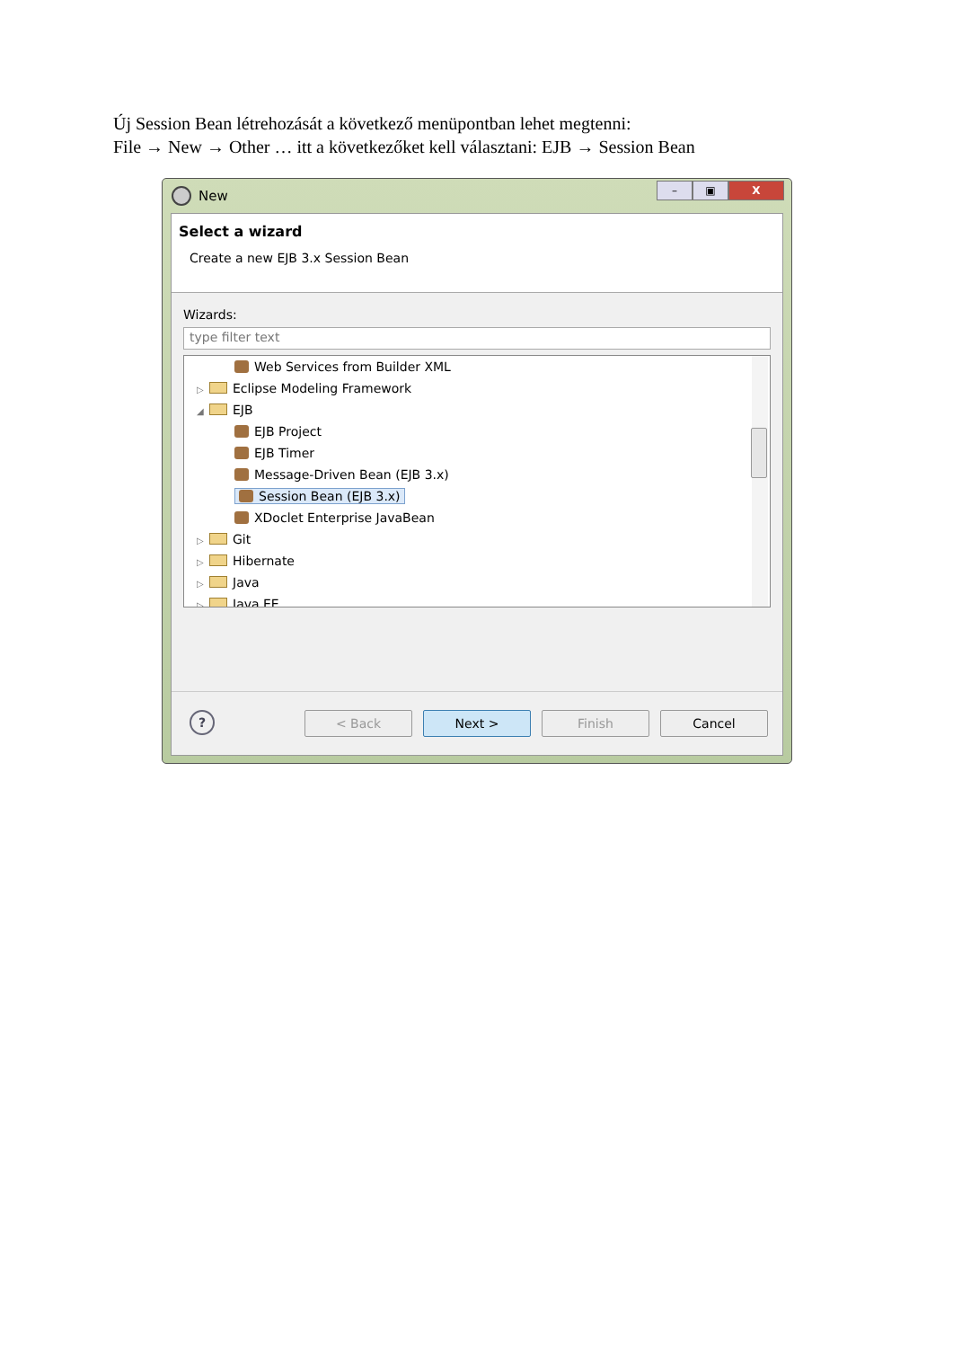Új Session Bean létrehozását a következő menüpontban lehet megtenni:
File → New → Other … itt a következőket kell választani: EJB → Session Bean
New
– ▣ X
Select a wizard
Create a new EJB 3.x Session Bean
Wizards:
type filter text
Web Services from Builder XML
▷ Eclipse Modeling Framework
◢ EJB
EJB Project
EJB Timer
Message-Driven Bean (EJB 3.x)
Session Bean (EJB 3.x)
XDoclet Enterprise JavaBean
▷ Git
▷ Hibernate
▷ Java
▷ Java EE
? < Back Next > Finish Cancel